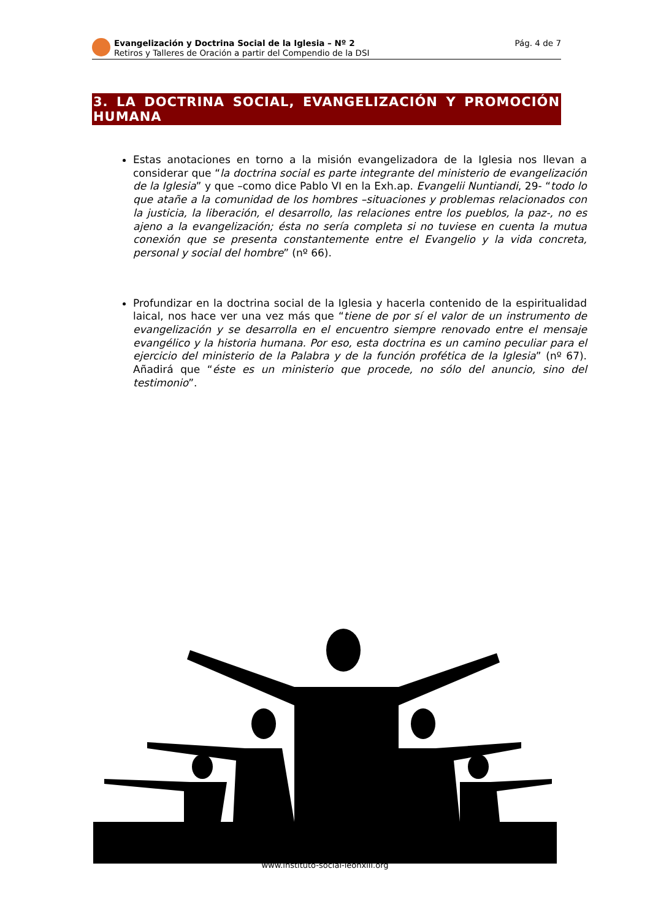Evangelización y Doctrina Social de la Iglesia – Nº 2
Retiros y Talleres de Oración a partir del Compendio de la DSI
Pág. 4 de 7
3. LA DOCTRINA SOCIAL, EVANGELIZACIÓN Y PROMOCIÓN HUMANA
Estas anotaciones en torno a la misión evangelizadora de la Iglesia nos llevan a considerar que “la doctrina social es parte integrante del ministerio de evangelización de la Iglesia” y que –como dice Pablo VI en la Exh.ap. Evangelii Nuntiandi, 29- “todo lo que atañe a la comunidad de los hombres –situaciones y problemas relacionados con la justicia, la liberación, el desarrollo, las relaciones entre los pueblos, la paz-, no es ajeno a la evangelización; ésta no sería completa si no tuviese en cuenta la mutua conexión que se presenta constantemente entre el Evangelio y la vida concreta, personal y social del hombre” (nº 66).
Profundizar en la doctrina social de la Iglesia y hacerla contenido de la espiritualidad laical, nos hace ver una vez más que “tiene de por sí el valor de un instrumento de evangelización y se desarrolla en el encuentro siempre renovado entre el mensaje evangélico y la historia humana. Por eso, esta doctrina es un camino peculiar para el ejercicio del ministerio de la Palabra y de la función profética de la Iglesia” (nº 67). Añadirá que “éste es un ministerio que procede, no sólo del anuncio, sino del testimonio”.
www.instituto-social-leonxiii.org